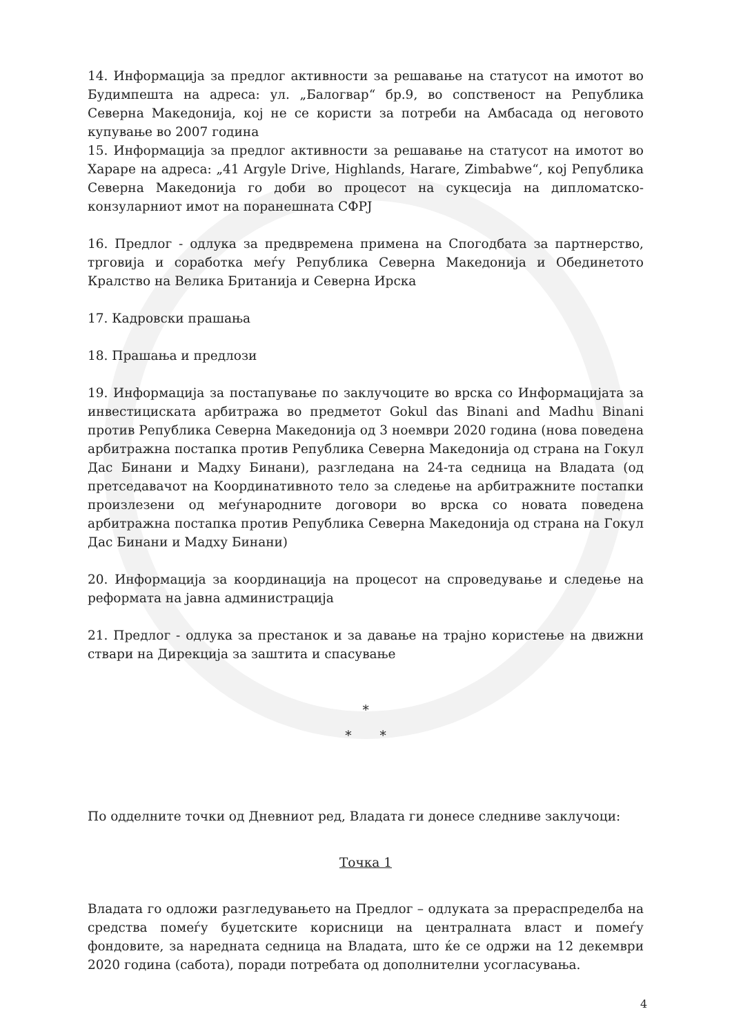14. Информација за предлог активности за решавање на статусот на имотот во Будимпешта на адреса: ул. „Балогвар“ бр.9, во сопственост на Република Северна Македонија, кој не се користи за потреби на Амбасада од неговото купување во 2007 година
15. Информација за предлог активности за решавање на статусот на имотот во Хараре на адреса: „41 Argyle Drive, Highlands, Harare, Zimbabwe“, кој Република Северна Македонија го доби во процесот на сукцесија на дипломатско-конзуларниот имот на поранешната СФРЈ
16. Предлог - одлука за предвремена примена на Спогодбата за партнерство, трговија и соработка меѓу Република Северна Македонија и Обединетото Кралство на Велика Британија и Северна Ирска
17. Кадровски прашања
18. Прашања и предлози
19. Информација за постапување по заклучоците во врска со Информацијата за инвестициската арбитража во предметот Gokul das Binani and Madhu Binani против Република Северна Македонија од 3 ноември 2020 година (нова поведена арбитражна постапка против Република Северна Македонија од страна на Гокул Дас Бинани и Мадху Бинани), разгледана на 24-та седница на Владата (од претседавачот на Координативното тело за следење на арбитражните постапки произлезени од меѓународните договори во врска со новата поведена арбитражна постапка против Република Северна Македонија од страна на Гокул Дас Бинани и Мадху Бинани)
20. Информација за координација на процесот на спроведување и следење на реформата на јавна администрација
21. Предлог - одлука за престанок и за давање на трајно користење на движни ствари на Дирекција за заштита и спасување
*
* *
По одделните точки од Дневниот ред, Владата ги донесе следниве заклучоци:
Точка 1
Владата го одложи разгледувањето на Предлог – одлуката за прераспределба на средства помеѓу буџетските корисници на централната власт и помеѓу фондовите, за наредната седница на Владата, што ќе се одржи на 12 декември 2020 година (сабота), поради потребата од дополнителни усогласувања.
4